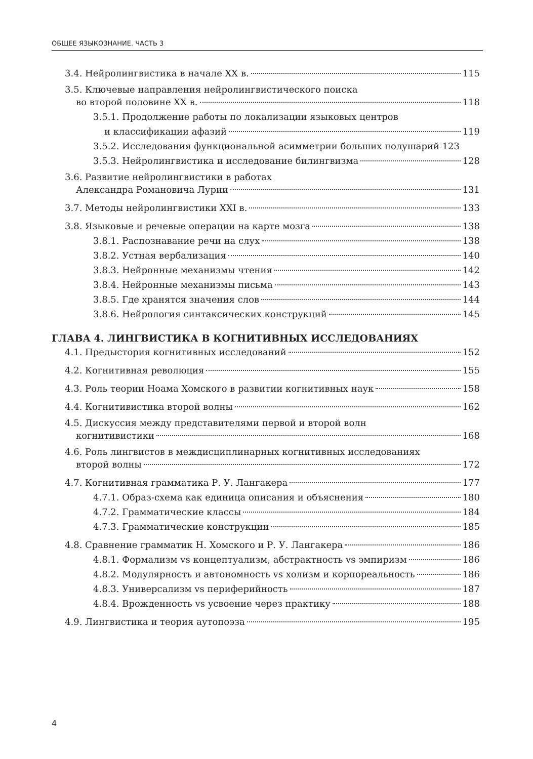ОБЩЕЕ ЯЗЫКОЗНАНИЕ. ЧАСТЬ 3
3.4. Нейролингвистика в начале XX в. 115
3.5. Ключевые направления нейролингвистического поиска
во второй половине XX в. 118
3.5.1. Продолжение работы по локализации языковых центров
и классификации афазий 119
3.5.2. Исследования функциональной асимметрии больших полушарий 123
3.5.3. Нейролингвистика и исследование билингвизма 128
3.6. Развитие нейролингвистики в работах
Александра Романовича Лурии 131
3.7. Методы нейролингвистики XXI в. 133
3.8. Языковые и речевые операции на карте мозга 138
3.8.1. Распознавание речи на слух 138
3.8.2. Устная вербализация 140
3.8.3. Нейронные механизмы чтения 142
3.8.4. Нейронные механизмы письма 143
3.8.5. Где хранятся значения слов 144
3.8.6. Нейрология синтаксических конструкций 145
ГЛАВА 4. ЛИНГВИСТИКА В КОГНИТИВНЫХ ИССЛЕДОВАНИЯХ
4.1. Предыстория когнитивных исследований 152
4.2. Когнитивная революция 155
4.3. Роль теории Ноама Хомского в развитии когнитивных наук 158
4.4. Когнитивистика второй волны 162
4.5. Дискуссия между представителями первой и второй волн
когнитивистики 168
4.6. Роль лингвистов в междисциплинарных когнитивных исследованиях
второй волны 172
4.7. Когнитивная грамматика Р. У. Лангакера 177
4.7.1. Образ-схема как единица описания и объяснения 180
4.7.2. Грамматические классы 184
4.7.3. Грамматические конструкции 185
4.8. Сравнение грамматик Н. Хомского и Р. У. Лангакера 186
4.8.1. Формализм vs концептуализм, абстрактность vs эмпиризм 186
4.8.2. Модулярность и автономность vs холизм и корпореальность 186
4.8.3. Универсализм vs периферийность 187
4.8.4. Врожденность vs усвоение через практику 188
4.9. Лингвистика и теория аутопоэза 195
4